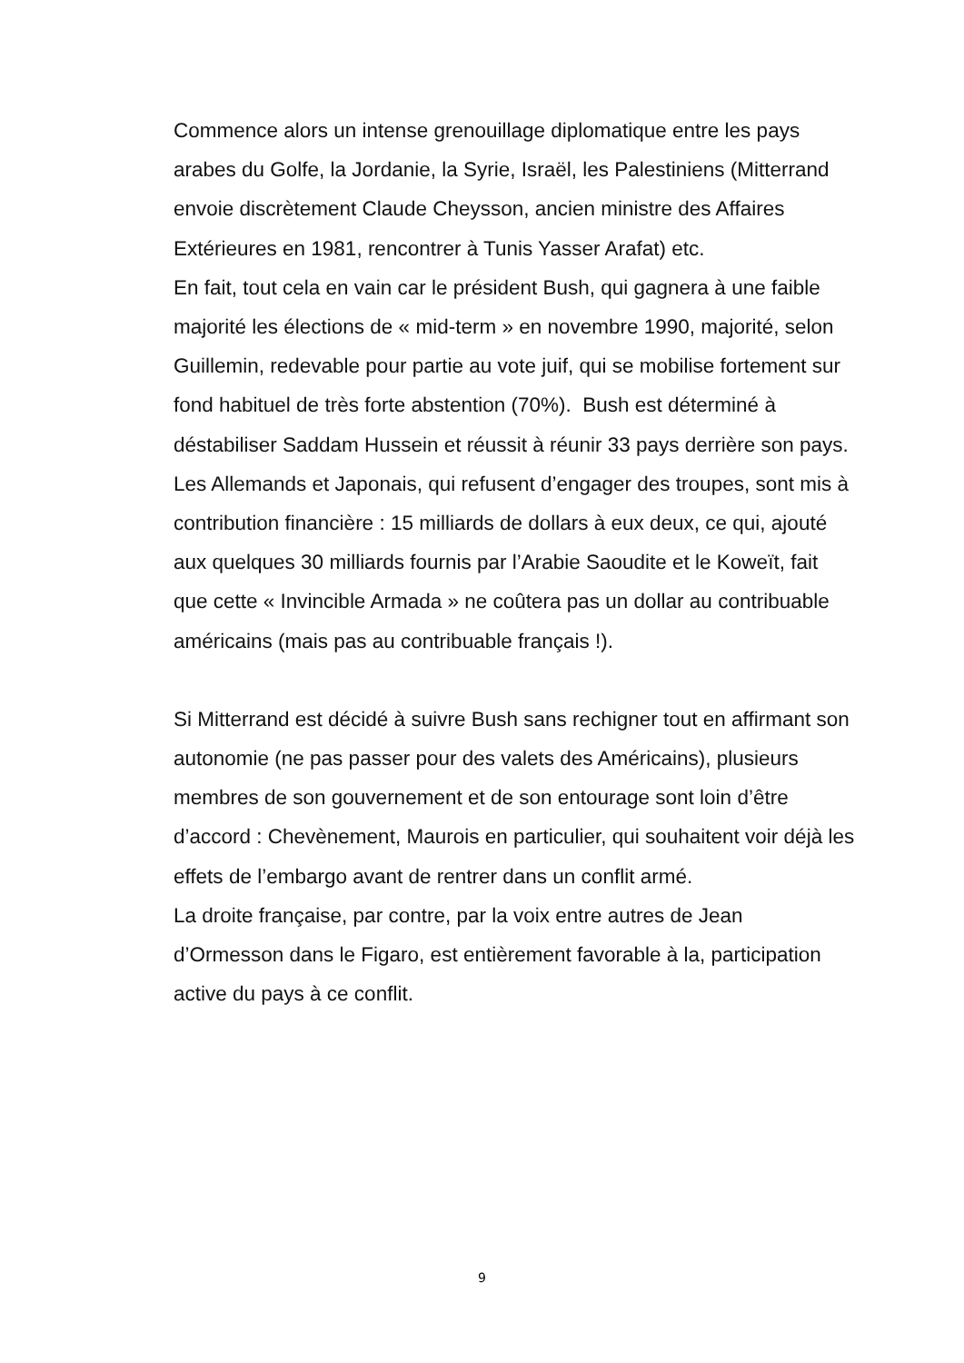Commence alors un intense grenouillage diplomatique entre les pays arabes du Golfe, la Jordanie, la Syrie, Israël, les Palestiniens (Mitterrand envoie discrètement Claude Cheysson, ancien ministre des Affaires Extérieures en 1981, rencontrer à Tunis Yasser Arafat) etc.
En fait, tout cela en vain car le président Bush, qui gagnera à une faible majorité les élections de « mid-term » en novembre 1990, majorité, selon Guillemin, redevable pour partie au vote juif, qui se mobilise fortement sur fond habituel de très forte abstention (70%). Bush est déterminé à déstabiliser Saddam Hussein et réussit à réunir 33 pays derrière son pays.
Les Allemands et Japonais, qui refusent d’engager des troupes, sont mis à contribution financière : 15 milliards de dollars à eux deux, ce qui, ajouté aux quelques 30 milliards fournis par l’Arabie Saoudite et le Koweït, fait que cette « Invincible Armada » ne coûtera pas un dollar au contribuable américains (mais pas au contribuable français !).
Si Mitterrand est décidé à suivre Bush sans rechigner tout en affirmant son autonomie (ne pas passer pour des valets des Américains), plusieurs membres de son gouvernement et de son entourage sont loin d’être d’accord : Chevènement, Maurois en particulier, qui souhaitent voir déjà les effets de l’embargo avant de rentrer dans un conflit armé.
La droite française, par contre, par la voix entre autres de Jean d’Ormesson dans le Figaro, est entièrement favorable à la, participation active du pays à ce conflit.
9